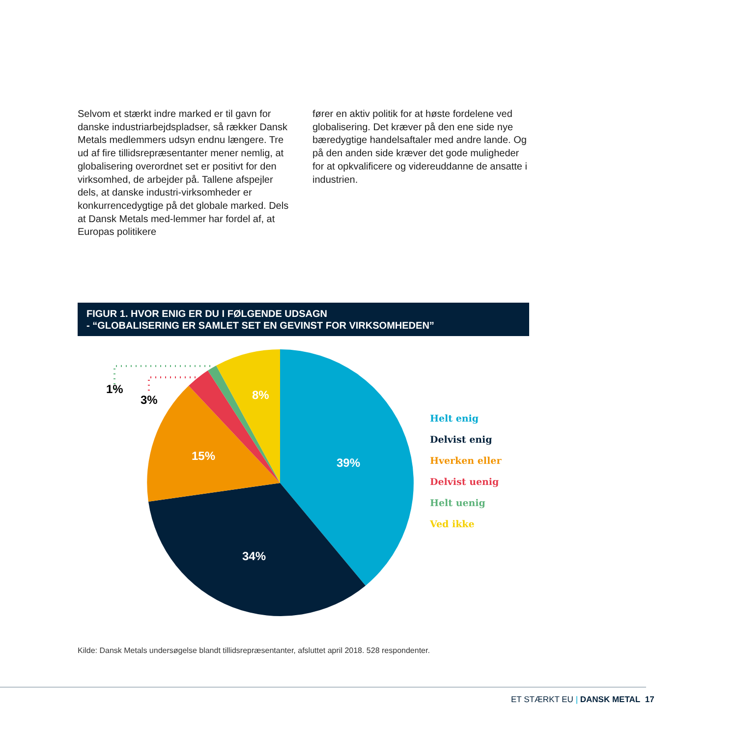Selvom et stærkt indre marked er til gavn for danske industriarbejdspladser, så rækker Dansk Metals medlemmers udsyn endnu længere. Tre ud af fire tillidsrepræsentanter mener nemlig, at globalisering overordnet set er positivt for den virksomhed, de arbejder på. Tallene afspejler dels, at danske industri-virksomheder er konkurrencedygtige på det globale marked. Dels at Dansk Metals med-lemmer har fordel af, at Europas politikere
fører en aktiv politik for at høste fordelene ved globalisering. Det kræver på den ene side nye bæredygtige handelsaftaler med andre lande. Og på den anden side kræver det gode muligheder for at opkvalificere og videreuddanne de ansatte i industrien.
FIGUR 1. HVOR ENIG ER DU I FØLGENDE UDSAGN
- “GLOBALISERING ER SAMLET SET EN GEVINST FOR VIRKSOMHEDEN”
1%
3%
8%
15%
39%
34%
Helt enig
Delvist enig
Hverken eller
Delvist uenig
Helt uenig
Ved ikke
Kilde: Dansk Metals undersøgelse blandt tillidsrepræsentanter, afsluttet april 2018. 528 respondenter.
ET STÆRKT EU | DANSK METAL 17